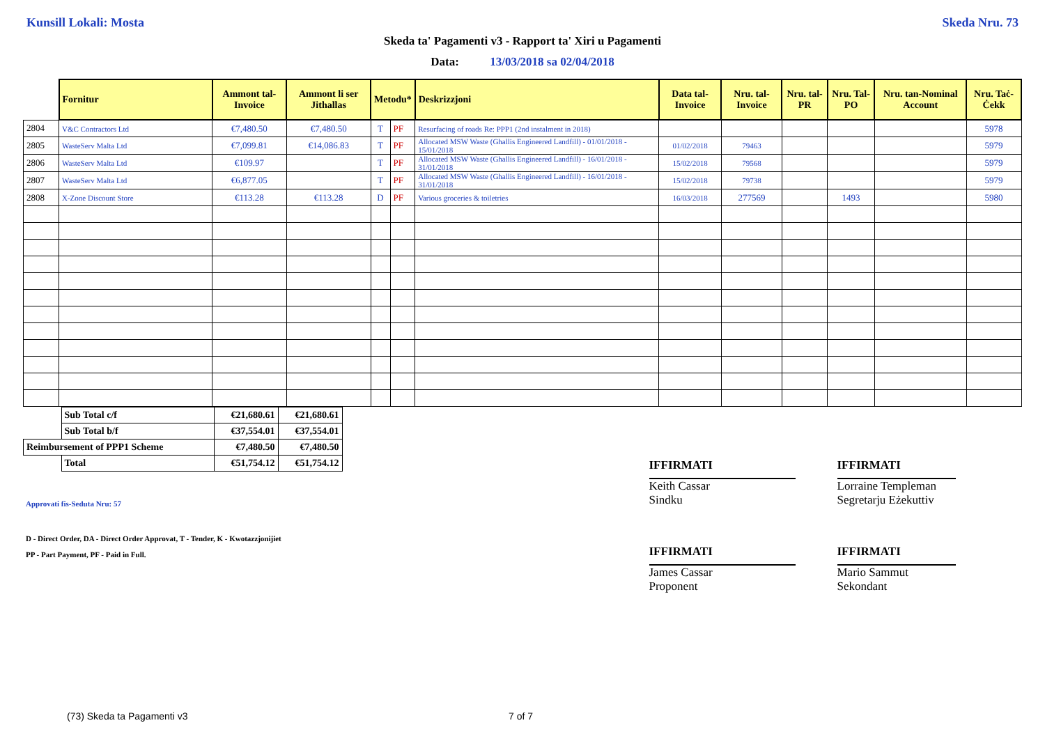Kunsill Lokali: Mosta Skeda Nru. 73
Skeda ta' Pagamenti v3 - Rapport ta' Xiri u Pagamenti
Data: 13/03/2018 sa 02/04/2018
| | Fornitur | Ammont tal-Invoice | Ammont li ser Jithallas | Metodu* | | Deskrizzjoni | Data tal-Invoice | Nru. tal-Invoice | Nru. tal-PR | Nru. Tal-PO | Nru. tan-Nominal Account | Nru. Taċ-Ċekk |
| --- | --- | --- | --- | --- | --- | --- | --- | --- | --- | --- | --- | --- |
| 2804 | V&C Contractors Ltd | €7,480.50 | €7,480.50 | T | PF | Resurfacing of roads Re: PPP1 (2nd instalment in 2018) | | | | | | 5978 |
| 2805 | WasteServ Malta Ltd | €7,099.81 | €14,086.83 | T | PF | Allocated MSW Waste (Ghallis Engineered Landfill) - 01/01/2018 - 15/01/2018 | 01/02/2018 | 79463 | | | | 5979 |
| 2806 | WasteServ Malta Ltd | €109.97 | | T | PF | Allocated MSW Waste (Ghallis Engineered Landfill) - 16/01/2018 - 31/01/2018 | 15/02/2018 | 79568 | | | | 5979 |
| 2807 | WasteServ Malta Ltd | €6,877.05 | | T | PF | Allocated MSW Waste (Ghallis Engineered Landfill) - 16/01/2018 - 31/01/2018 | 15/02/2018 | 79738 | | | | 5979 |
| 2808 | X-Zone Discount Store | €113.28 | €113.28 | D | PF | Various groceries & toiletries | 16/03/2018 | 277569 | | 1493 | | 5980 |
| | Sub Total c/f | €21,680.61 | €21,680.61 |
| | Sub Total b/f | €37,554.01 | €37,554.01 |
| Reimbursement of PPP1 Scheme | | €7,480.50 | €7,480.50 |
| | Total | €51,754.12 | €51,754.12 |
Approvati fis-Seduta Nru: 57
D - Direct Order, DA - Direct Order Approvat, T - Tender, K - Kwotazzjonijiet
PP - Part Payment, PF - Paid in Full.
IFFIRMATI
Keith Cassar
Sindku
IFFIRMATI
James Cassar
Proponent
IFFIRMATI
Lorraine Templeman
Segretarju Eżekuttiv
IFFIRMATI
Mario Sammut
Sekondant
(73) Skeda ta Pagamenti v3 7 of 7